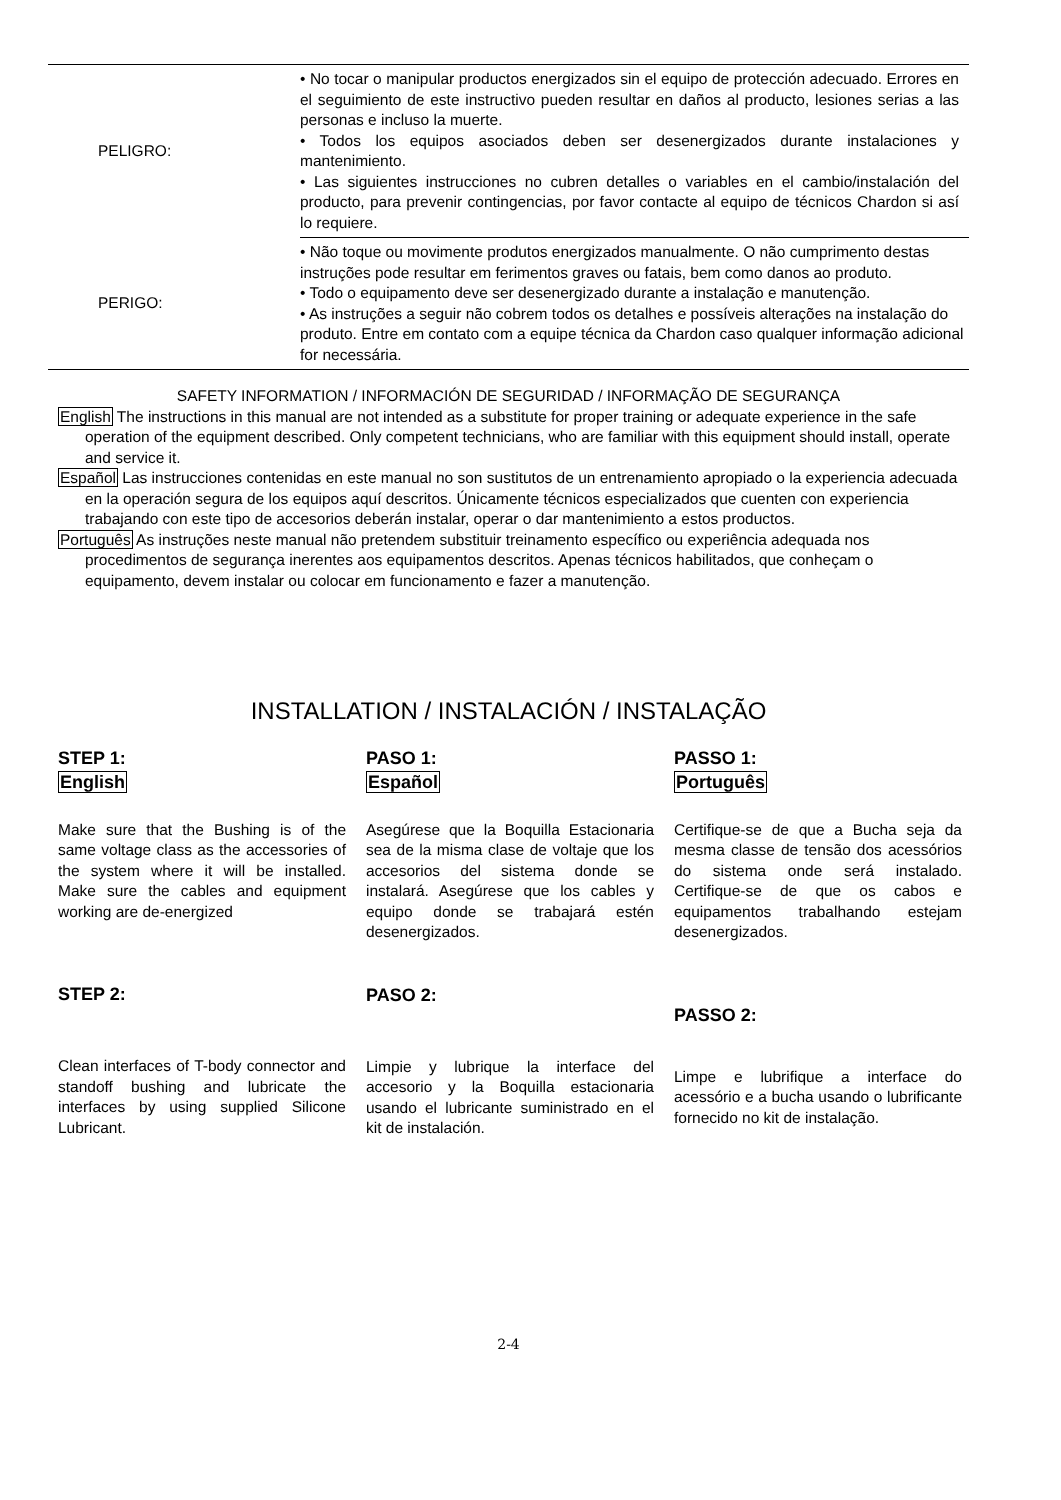| PELIGRO: | • No tocar o manipular productos energizados sin el equipo de protección adecuado. Errores en el seguimiento de este instructivo pueden resultar en daños al producto, lesiones serias a las personas e incluso la muerte. • Todos los equipos asociados deben ser desenergizados durante instalaciones y mantenimiento. • Las siguientes instrucciones no cubren detalles o variables en el cambio/instalación del producto, para prevenir contingencias, por favor contacte al equipo de técnicos Chardon si así lo requiere. |
| PERIGO: | • Não toque ou movimente produtos energizados manualmente. O não cumprimento destas instruções pode resultar em ferimentos graves ou fatais, bem como danos ao produto. • Todo o equipamento deve ser desenergizado durante a instalação e manutenção. • As instruções a seguir não cobrem todos os detalhes e possíveis alterações na instalação do produto. Entre em contato com a equipe técnica da Chardon caso qualquer informação adicional for necessária. |
SAFETY INFORMATION / INFORMACIÓN DE SEGURIDAD / INFORMAÇÃO DE SEGURANÇA
English The instructions in this manual are not intended as a substitute for proper training or adequate experience in the safe operation of the equipment described. Only competent technicians, who are familiar with this equipment should install, operate and service it.
Español Las instrucciones contenidas en este manual no son sustitutos de un entrenamiento apropiado o la experiencia adecuada en la operación segura de los equipos aquí descritos. Únicamente técnicos especializados que cuenten con experiencia trabajando con este tipo de accesorios deberán instalar, operar o dar mantenimiento a estos productos.
Português As instruções neste manual não pretendem substituir treinamento específico ou experiência adequada nos procedimentos de segurança inerentes aos equipamentos descritos. Apenas técnicos habilitados, que conheçam o equipamento, devem instalar ou colocar em funcionamento e fazer a manutenção.
INSTALLATION / INSTALACIÓN / INSTALAÇÃO
STEP 1:
English
Make sure that the Bushing is of the same voltage class as the accessories of the system where it will be installed. Make sure the cables and equipment working are de-energized
STEP 2:
Clean interfaces of T-body connector and standoff bushing and lubricate the interfaces by using supplied Silicone Lubricant.
PASO 1:
Español
Asegúrese que la Boquilla Estacionaria sea de la misma clase de voltaje que los accesorios del sistema donde se instalará. Asegúrese que los cables y equipo donde se trabajará estén desenergizados.
PASO 2:
Limpie y lubrique la interface del accesorio y la Boquilla estacionaria usando el lubricante suministrado en el kit de instalación.
PASSO 1:
Português
Certifique-se de que a Bucha seja da mesma classe de tensão dos acessórios do sistema onde será instalado. Certifique-se de que os cabos e equipamentos trabalhando estejam desenergizados.
PASSO 2:
Limpe e lubrifique a interface do acessório e a bucha usando o lubrificante fornecido no kit de instalação.
2-4